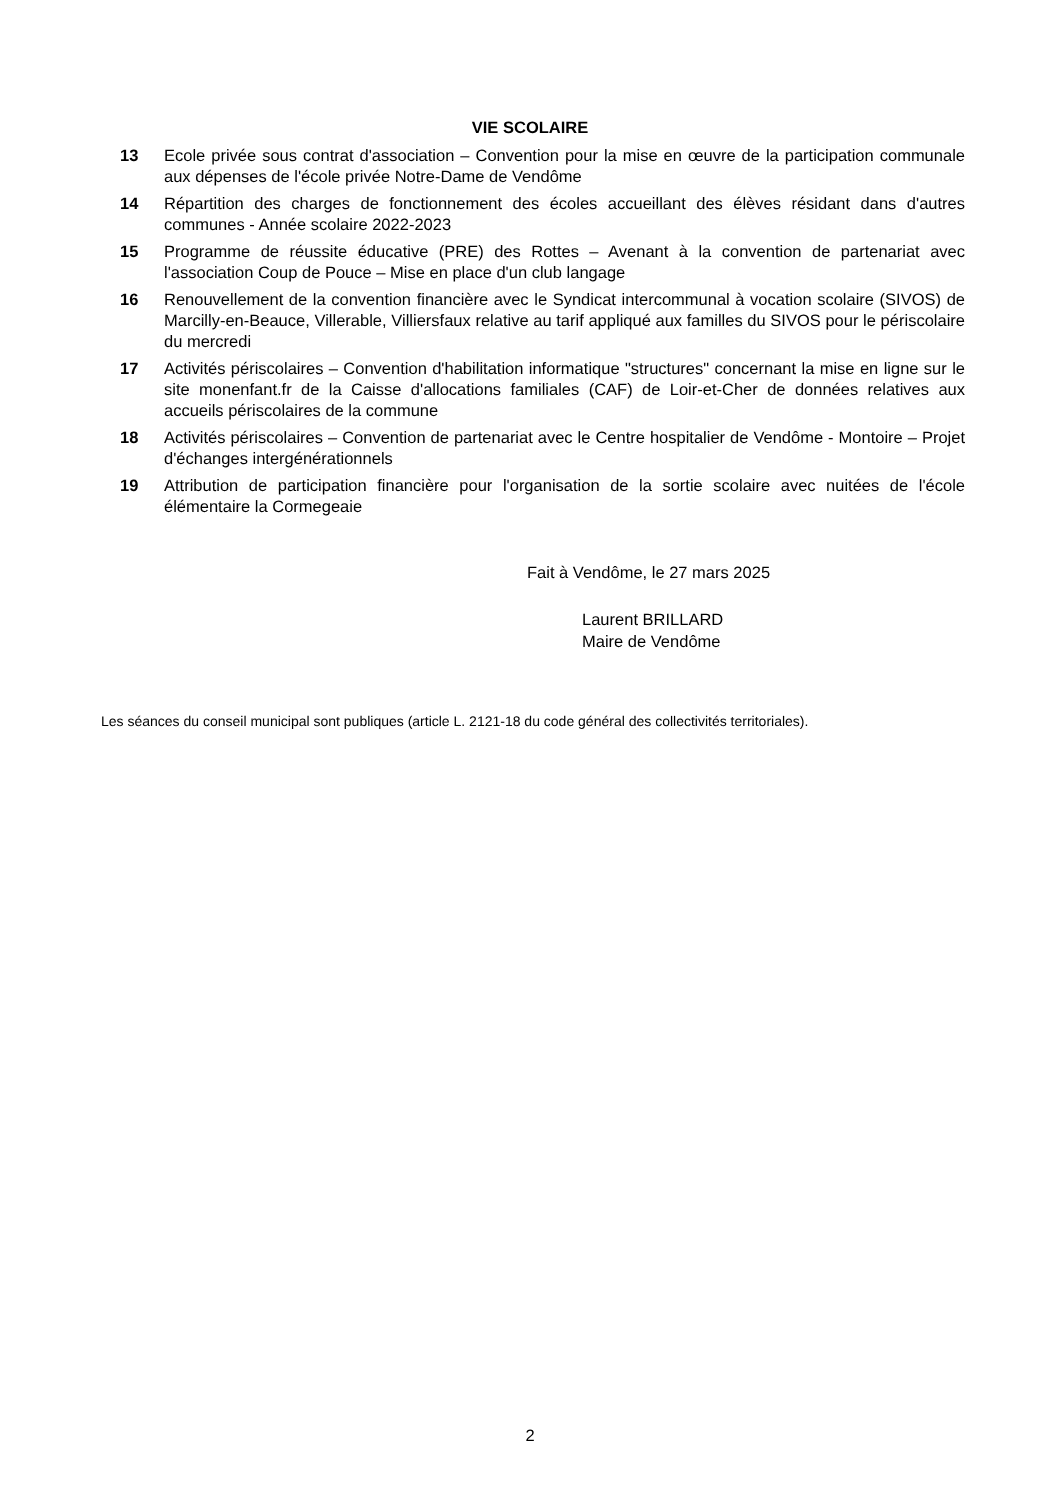VIE SCOLAIRE
13 Ecole privée sous contrat d'association – Convention pour la mise en œuvre de la participation communale aux dépenses de l'école privée Notre-Dame de Vendôme
14 Répartition des charges de fonctionnement des écoles accueillant des élèves résidant dans d'autres communes - Année scolaire 2022-2023
15 Programme de réussite éducative (PRE) des Rottes – Avenant à la convention de partenariat avec l'association Coup de Pouce – Mise en place d'un club langage
16 Renouvellement de la convention financière avec le Syndicat intercommunal à vocation scolaire (SIVOS) de Marcilly-en-Beauce, Villerable, Villiersfaux relative au tarif appliqué aux familles du SIVOS pour le périscolaire du mercredi
17 Activités périscolaires – Convention d'habilitation informatique "structures" concernant la mise en ligne sur le site monenfant.fr de la Caisse d'allocations familiales (CAF) de Loir-et-Cher de données relatives aux accueils périscolaires de la commune
18 Activités périscolaires – Convention de partenariat avec le Centre hospitalier de Vendôme - Montoire – Projet d'échanges intergénérationnels
19 Attribution de participation financière pour l'organisation de la sortie scolaire avec nuitées de l'école élémentaire la Cormegeaie
Fait à Vendôme, le 27 mars 2025
Laurent BRILLARD
Maire de Vendôme
Les séances du conseil municipal sont publiques (article L. 2121-18 du code général des collectivités territoriales).
2